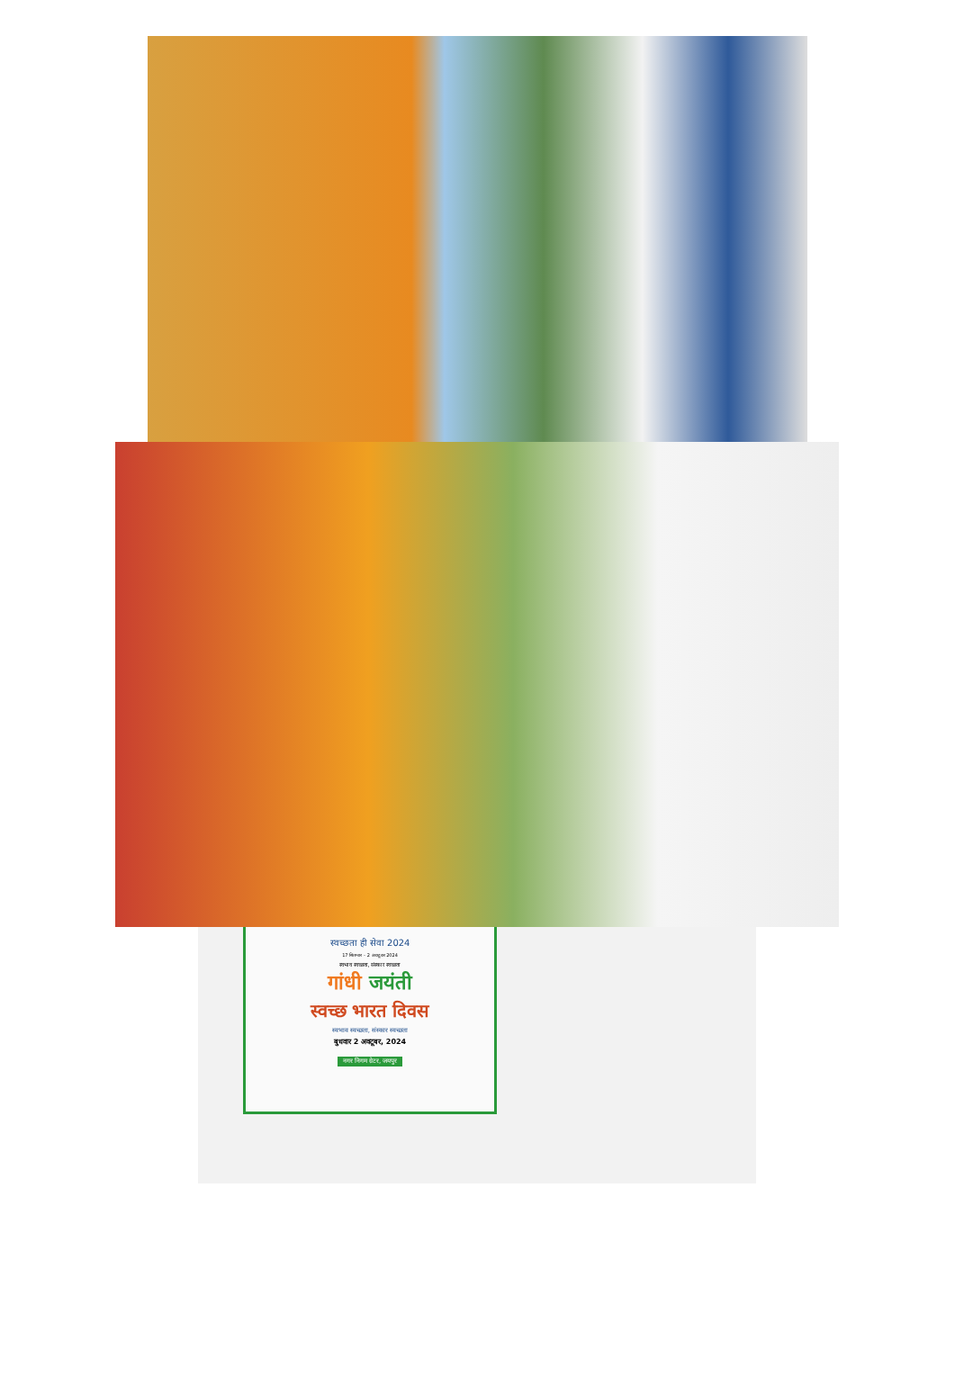स्वच्छता ही सेवा 2024
17 सितम्बर – 2 अक्टूबर 2024
स्वभाव स्वच्छता, संस्कार स्वच्छता
गांधी जयंती
स्वच्छ भारत दिवस
स्वभाव स्वच्छता, संस्कार स्वच्छता
बुधवार 2 अक्टूबर, 2024
नगर निगम ग्रेटर, जयपुर